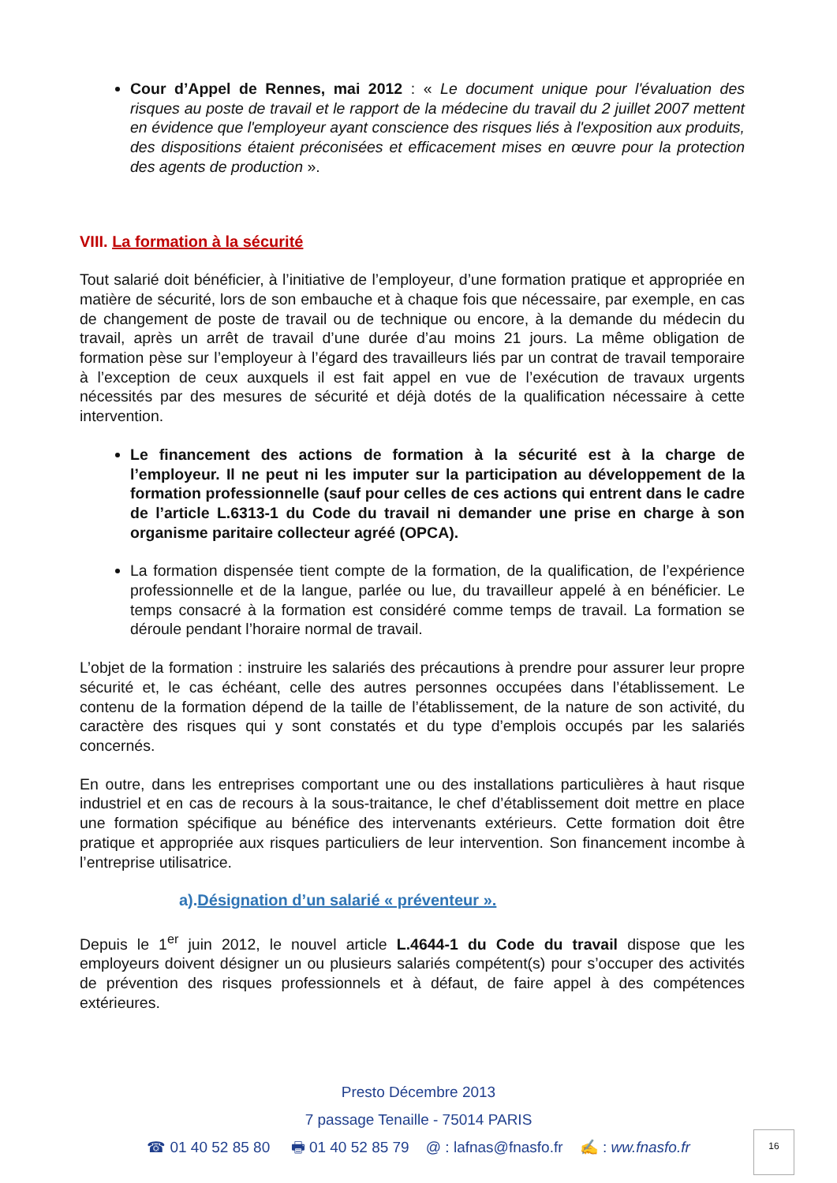Cour d’Appel de Rennes, mai 2012 : « Le document unique pour l'évaluation des risques au poste de travail et le rapport de la médecine du travail du 2 juillet 2007 mettent en évidence que l'employeur ayant conscience des risques liés à l'exposition aux produits, des dispositions étaient préconisées et efficacement mises en œuvre pour la protection des agents de production ».
VIII. La formation à la sécurité
Tout salarié doit bénéficier, à l’initiative de l’employeur, d’une formation pratique et appropriée en matière de sécurité, lors de son embauche et à chaque fois que nécessaire, par exemple, en cas de changement de poste de travail ou de technique ou encore, à la demande du médecin du travail, après un arrêt de travail d’une durée d’au moins 21 jours. La même obligation de formation pèse sur l’employeur à l’égard des travailleurs liés par un contrat de travail temporaire à l’exception de ceux auxquels il est fait appel en vue de l’exécution de travaux urgents nécessités par des mesures de sécurité et déjà dotés de la qualification nécessaire à cette intervention.
Le financement des actions de formation à la sécurité est à la charge de l’employeur. Il ne peut ni les imputer sur la participation au développement de la formation professionnelle (sauf pour celles de ces actions qui entrent dans le cadre de l’article L.6313-1 du Code du travail ni demander une prise en charge à son organisme paritaire collecteur agréé (OPCA).
La formation dispensée tient compte de la formation, de la qualification, de l’expérience professionnelle et de la langue, parlée ou lue, du travailleur appelé à en bénéficier. Le temps consacré à la formation est considéré comme temps de travail. La formation se déroule pendant l’horaire normal de travail.
L’objet de la formation : instruire les salariés des précautions à prendre pour assurer leur propre sécurité et, le cas échéant, celle des autres personnes occupées dans l’établissement. Le contenu de la formation dépend de la taille de l’établissement, de la nature de son activité, du caractère des risques qui y sont constatés et du type d’emplois occupés par les salariés concernés.
En outre, dans les entreprises comportant une ou des installations particulières à haut risque industriel et en cas de recours à la sous-traitance, le chef d’établissement doit mettre en place une formation spécifique au bénéfice des intervenants extérieurs. Cette formation doit être pratique et appropriée aux risques particuliers de leur intervention. Son financement incombe à l’entreprise utilisatrice.
a).Désignation d’un salarié « préventeur ».
Depuis le 1<sup>er</sup> juin 2012, le nouvel article L.4644-1 du Code du travail dispose que les employeurs doivent désigner un ou plusieurs salariés compétent(s) pour s’occuper des activités de prévention des risques professionnels et à défaut, de faire appel à des compétences extérieures.
Presto Décembre 2013
7 passage Tenaille - 75014 PARIS
☎ 01 40 52 85 80 🖶 01 40 52 85 79 @ : lafnas@fnasfo.fr ✍ : ww.fnasfo.fr
16